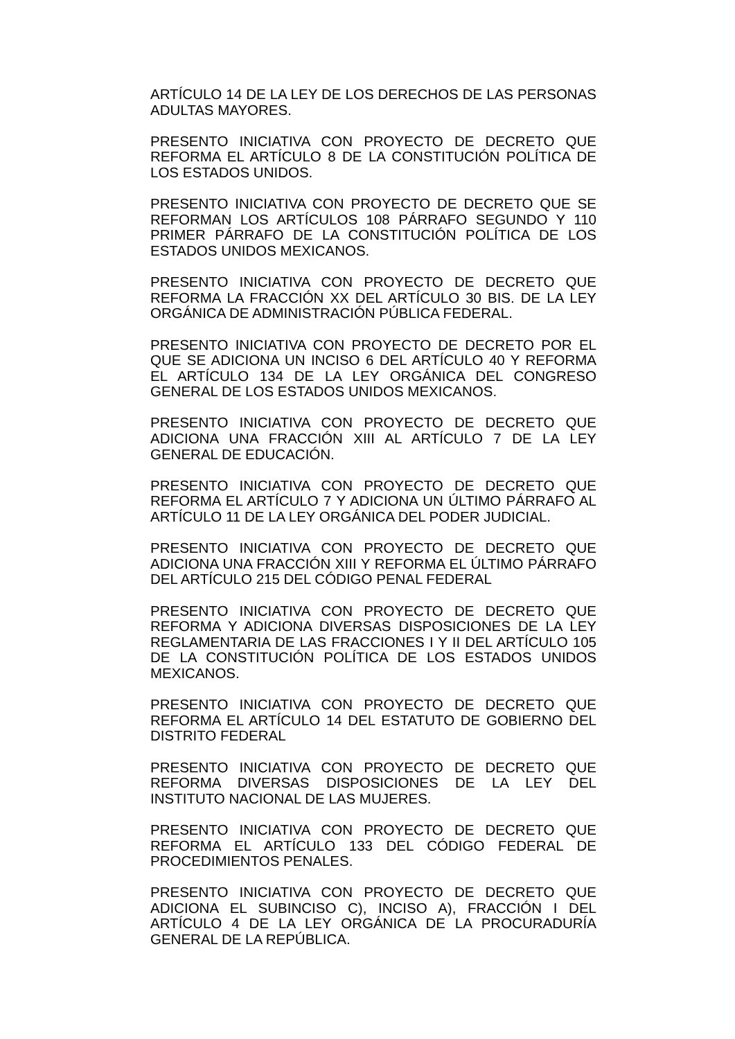ARTÍCULO 14 DE LA LEY DE LOS DERECHOS DE LAS PERSONAS ADULTAS MAYORES.
PRESENTO INICIATIVA CON PROYECTO DE DECRETO QUE REFORMA EL ARTÍCULO 8 DE LA CONSTITUCIÓN POLÍTICA DE LOS ESTADOS UNIDOS.
PRESENTO INICIATIVA CON PROYECTO DE DECRETO QUE SE REFORMAN LOS ARTÍCULOS 108 PÁRRAFO SEGUNDO Y 110 PRIMER PÁRRAFO DE LA CONSTITUCIÓN POLÍTICA DE LOS ESTADOS UNIDOS MEXICANOS.
PRESENTO INICIATIVA CON PROYECTO DE DECRETO QUE REFORMA LA FRACCIÓN XX DEL ARTÍCULO 30 BIS. DE LA LEY ORGÁNICA DE ADMINISTRACIÓN PÚBLICA FEDERAL.
PRESENTO INICIATIVA CON PROYECTO DE DECRETO POR EL QUE SE ADICIONA UN INCISO 6 DEL ARTÍCULO 40 Y REFORMA EL ARTÍCULO 134 DE LA LEY ORGÁNICA DEL CONGRESO GENERAL DE LOS ESTADOS UNIDOS MEXICANOS.
PRESENTO INICIATIVA CON PROYECTO DE DECRETO QUE ADICIONA UNA FRACCIÓN XIII AL ARTÍCULO 7 DE LA LEY GENERAL DE EDUCACIÓN.
PRESENTO INICIATIVA CON PROYECTO DE DECRETO QUE REFORMA EL ARTÍCULO 7 Y ADICIONA UN ÚLTIMO PÁRRAFO AL ARTÍCULO 11 DE LA LEY ORGÁNICA DEL PODER JUDICIAL.
PRESENTO INICIATIVA CON PROYECTO DE DECRETO QUE ADICIONA UNA FRACCIÓN XIII Y REFORMA EL ÚLTIMO PÁRRAFO DEL ARTÍCULO 215 DEL CÓDIGO PENAL FEDERAL
PRESENTO INICIATIVA CON PROYECTO DE DECRETO QUE REFORMA Y ADICIONA DIVERSAS DISPOSICIONES DE LA LEY REGLAMENTARIA DE LAS FRACCIONES I Y II DEL ARTÍCULO 105 DE LA CONSTITUCIÓN POLÍTICA DE LOS ESTADOS UNIDOS MEXICANOS.
PRESENTO INICIATIVA CON PROYECTO DE DECRETO QUE REFORMA EL ARTÍCULO 14 DEL ESTATUTO DE GOBIERNO DEL DISTRITO FEDERAL
PRESENTO INICIATIVA CON PROYECTO DE DECRETO QUE REFORMA DIVERSAS DISPOSICIONES DE LA LEY DEL INSTITUTO NACIONAL DE LAS MUJERES.
PRESENTO INICIATIVA CON PROYECTO DE DECRETO QUE REFORMA EL ARTÍCULO 133 DEL CÓDIGO FEDERAL DE PROCEDIMIENTOS PENALES.
PRESENTO INICIATIVA CON PROYECTO DE DECRETO QUE ADICIONA EL SUBINCISO C), INCISO A), FRACCIÓN I DEL ARTÍCULO 4 DE LA LEY ORGÁNICA DE LA PROCURADURÍA GENERAL DE LA REPÚBLICA.